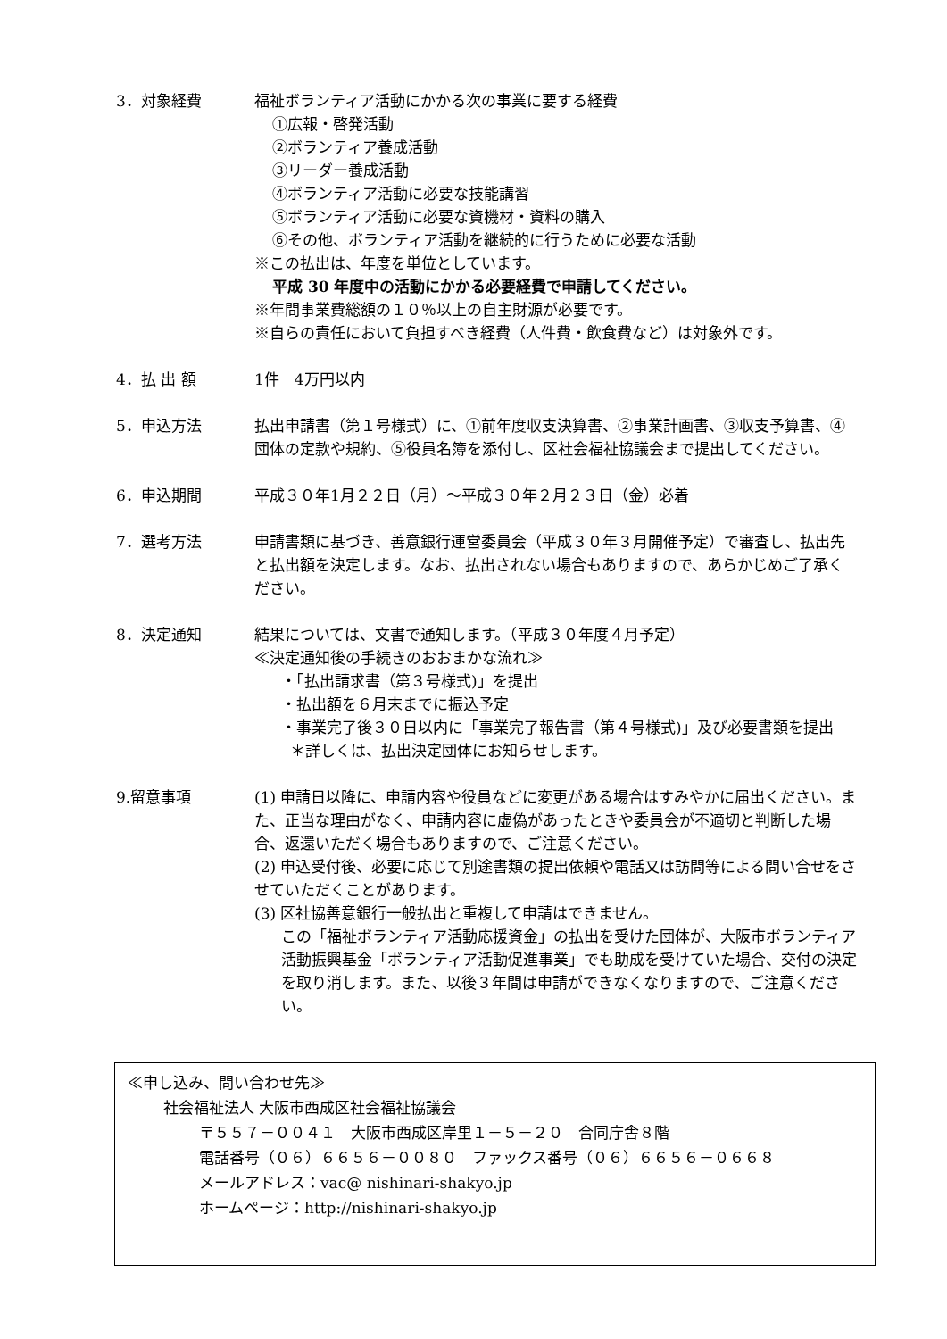3．対象経費 福祉ボランティア活動にかかる次の事業に要する経費
①広報・啓発活動
②ボランティア養成活動
③リーダー養成活動
④ボランティア活動に必要な技能講習
⑤ボランティア活動に必要な資機材・資料の購入
⑥その他、ボランティア活動を継続的に行うために必要な活動
※この払出は、年度を単位としています。
平成 30 年度中の活動にかかる必要経費で申請してください。
※年間事業費総額の１０％以上の自主財源が必要です。
※自らの責任において負担すべき経費（人件費・飲食費など）は対象外です。
4．払 出 額 1件　4万円以内
5．申込方法 払出申請書（第１号様式）に、①前年度収支決算書、②事業計画書、③収支予算書、④団体の定款や規約、⑤役員名簿を添付し、区社会福祉協議会まで提出してください。
6．申込期間 平成３０年1月２２日（月）～平成３０年２月２３日（金）必着
7．選考方法 申請書類に基づき、善意銀行運営委員会（平成３０年３月開催予定）で審査し、払出先と払出額を決定します。なお、払出されない場合もありますので、あらかじめご了承ください。
8．決定通知 結果については、文書で通知します。（平成３０年度４月予定）
≪決定通知後の手続きのおおまかな流れ≫
・「払出請求書（第３号様式)」を提出
・払出額を６月末までに振込予定
・事業完了後３０日以内に「事業完了報告書（第４号様式)」及び必要書類を提出
＊詳しくは、払出決定団体にお知らせします。
9.留意事項 (1) 申請日以降に、申請内容や役員などに変更がある場合はすみやかに届出ください。また、正当な理由がなく、申請内容に虚偽があったときや委員会が不適切と判断した場合、返還いただく場合もありますので、ご注意ください。
(2) 申込受付後、必要に応じて別途書類の提出依頼や電話又は訪問等による問い合せをさせていただくことがあります。
(3) 区社協善意銀行一般払出と重複して申請はできません。
この「福祉ボランティア活動応援資金」の払出を受けた団体が、大阪市ボランティア活動振興基金「ボランティア活動促進事業」でも助成を受けていた場合、交付の決定を取り消します。また、以後３年間は申請ができなくなりますので、ご注意ください。
≪申し込み、問い合わせ先≫
社会福祉法人 大阪市西成区社会福祉協議会
〒５５７－００４１　大阪市西成区岸里１－５－２０　合同庁舎８階
電話番号（０６）６６５６－００８０　ファックス番号（０６）６６５６－０６６８
メールアドレス：vac@ nishinari-shakyo.jp
ホームページ：http://nishinari-shakyo.jp